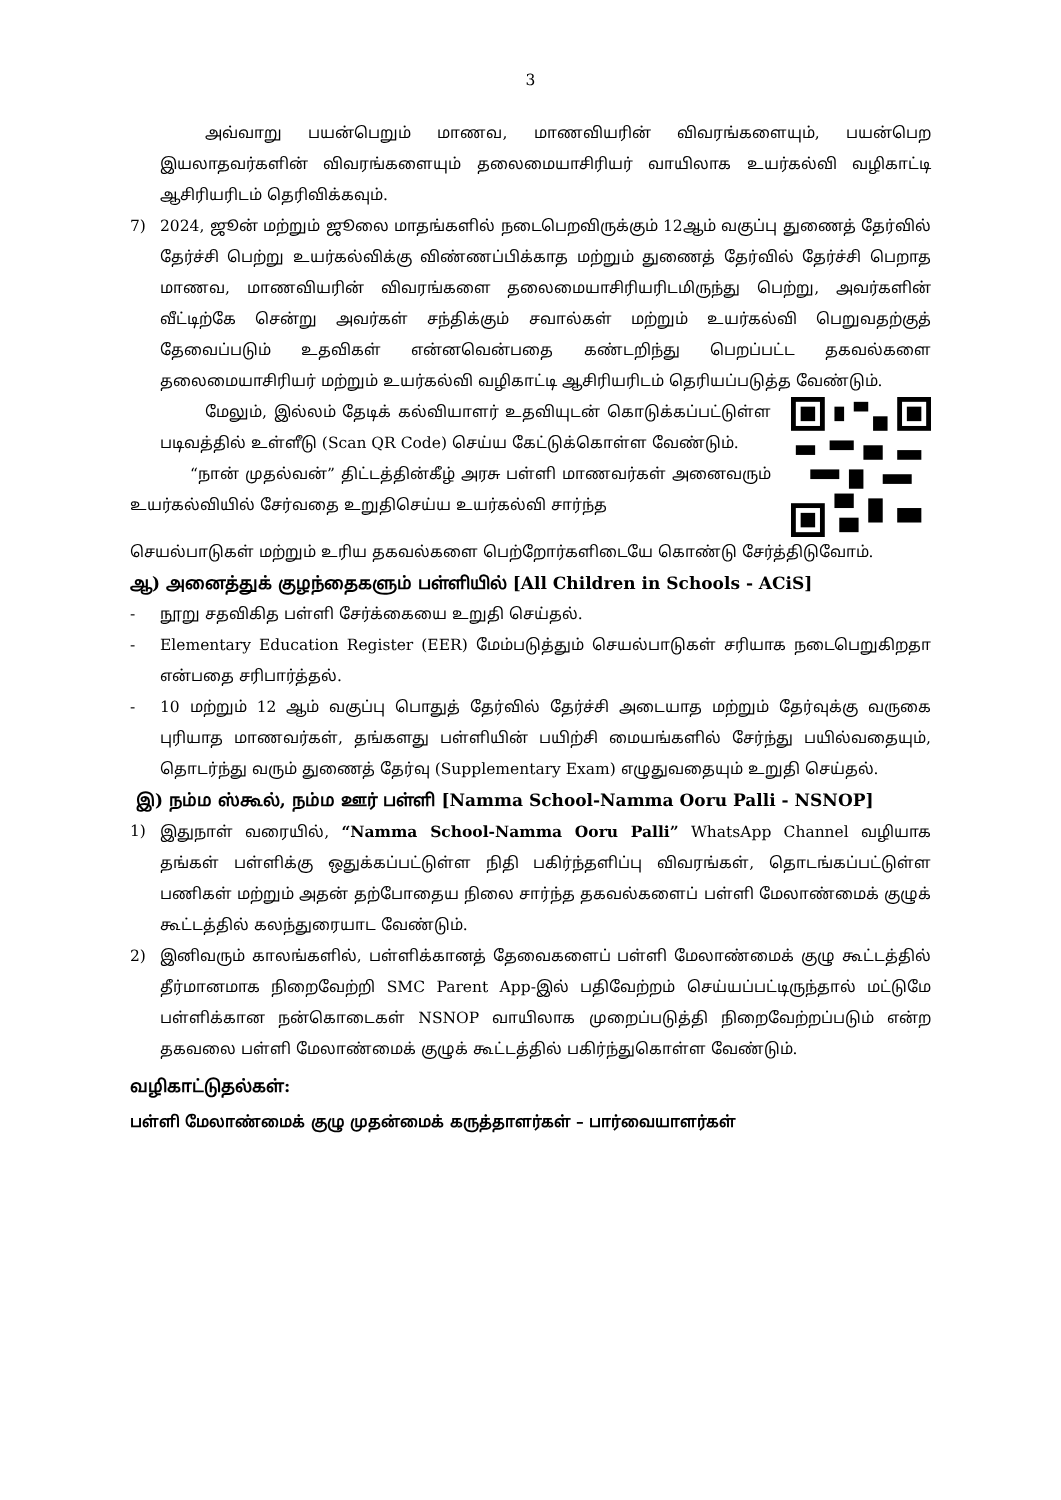3
அவ்வாறு பயன்பெறும் மாணவ, மாணவியரின் விவரங்களையும், பயன்பெற இயலாதவர்களின் விவரங்களையும் தலைமையாசிரியர் வாயிலாக உயர்கல்வி வழிகாட்டி ஆசிரியரிடம் தெரிவிக்கவும்.
7) 2024, ஜூன் மற்றும் ஜூலை மாதங்களில் நடைபெறவிருக்கும் 12ஆம் வகுப்பு துணைத் தேர்வில் தேர்ச்சி பெற்று உயர்கல்விக்கு விண்ணப்பிக்காத மற்றும் துணைத் தேர்வில் தேர்ச்சி பெறாத மாணவ, மாணவியரின் விவரங்களை தலைமையாசிரியரிடமிருந்து பெற்று, அவர்களின் வீட்டிற்கே சென்று அவர்கள் சந்திக்கும் சவால்கள் மற்றும் உயர்கல்வி பெறுவதற்குத் தேவைப்படும் உதவிகள் என்னவென்பதை கண்டறிந்து பெறப்பட்ட தகவல்களை தலைமையாசிரியர் மற்றும் உயர்கல்வி வழிகாட்டி ஆசிரியரிடம் தெரியப்படுத்த வேண்டும்.
மேலும், இல்லம் தேடிக் கல்வியாளர் உதவியுடன் கொடுக்கப்பட்டுள்ள படிவத்தில் உள்ளீடு (Scan QR Code) செய்ய கேட்டுக்கொள்ள வேண்டும்.
“நான் முதல்வன்” திட்டத்தின்கீழ் அரசு பள்ளி மாணவர்கள் அனைவரும் உயர்கல்வியில் சேர்வதை உறுதிசெய்ய உயர்கல்வி சார்ந்த
செயல்பாடுகள் மற்றும் உரிய தகவல்களை பெற்றோர்களிடையே கொண்டு சேர்த்திடுவோம்.
ஆ) அனைத்துக் குழந்தைகளும் பள்ளியில் [All Children in Schools - ACiS]
- நூறு சதவிகித பள்ளி சேர்க்கையை உறுதி செய்தல்.
- Elementary Education Register (EER) மேம்படுத்தும் செயல்பாடுகள் சரியாக நடைபெறுகிறதா என்பதை சரிபார்த்தல்.
- 10 மற்றும் 12 ஆம் வகுப்பு பொதுத் தேர்வில் தேர்ச்சி அடையாத மற்றும் தேர்வுக்கு வருகை புரியாத மாணவர்கள், தங்களது பள்ளியின் பயிற்சி மையங்களில் சேர்ந்து பயில்வதையும், தொடர்ந்து வரும் துணைத் தேர்வு (Supplementary Exam) எழுதுவதையும் உறுதி செய்தல்.
இ) நம்ம ஸ்கூல், நம்ம ஊர் பள்ளி [Namma School-Namma Ooru Palli - NSNOP]
1) இதுநாள் வரையில், “Namma School-Namma Ooru Palli” WhatsApp Channel வழியாக தங்கள் பள்ளிக்கு ஒதுக்கப்பட்டுள்ள நிதி பகிர்ந்தளிப்பு விவரங்கள், தொடங்கப்பட்டுள்ள பணிகள் மற்றும் அதன் தற்போதைய நிலை சார்ந்த தகவல்களைப் பள்ளி மேலாண்மைக் குழுக் கூட்டத்தில் கலந்துரையாட வேண்டும்.
2) இனிவரும் காலங்களில், பள்ளிக்கானத் தேவைகளைப் பள்ளி மேலாண்மைக் குழு கூட்டத்தில் தீர்மானமாக நிறைவேற்றி SMC Parent App-இல் பதிவேற்றம் செய்யப்பட்டிருந்தால் மட்டுமே பள்ளிக்கான நன்கொடைகள் NSNOP வாயிலாக முறைப்படுத்தி நிறைவேற்றப்படும் என்ற தகவலை பள்ளி மேலாண்மைக் குழுக் கூட்டத்தில் பகிர்ந்துகொள்ள வேண்டும்.
வழிகாட்டுதல்கள்:
பள்ளி மேலாண்மைக் குழு முதன்மைக் கருத்தாளர்கள் – பார்வையாளர்கள்